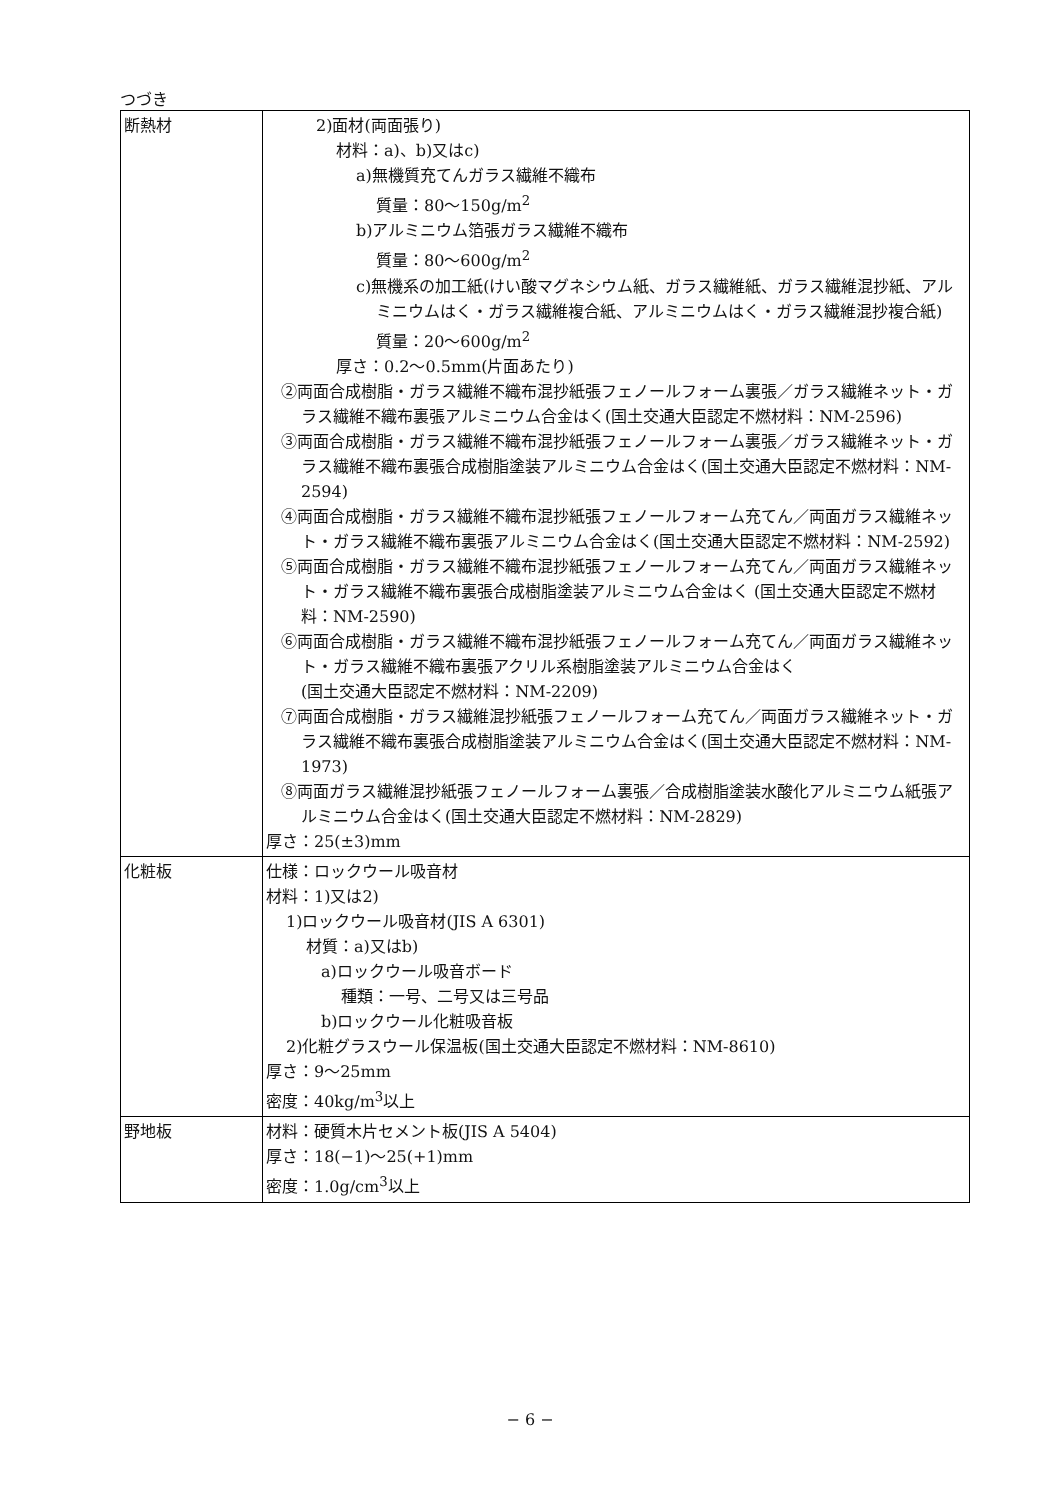つづき
| 断熱材 | 2)面材(両面張り) 材料：a)、b)又はc) a)無機質充てんガラス繊維不織布 質量：80～150g/m<sup>2</sup> b)アルミニウム箔張ガラス繊維不織布 質量：80～600g/m<sup>2</sup> c)無機系の加工紙(けい酸マグネシウム紙、ガラス繊維紙、ガラス繊維混抄紙、アルミニウムはく・ガラス繊維複合紙、アルミニウムはく・ガラス繊維混抄複合紙) 質量：20～600g/m<sup>2</sup> 厚さ：0.2～0.5mm(片面あたり) ②両面合成樹脂・ガラス繊維不織布混抄紙張フェノールフォーム裏張／ガラス繊維ネット・ガラス繊維不織布裏張アルミニウム合金はく(国土交通大臣認定不燃材料：NM-2596) ③両面合成樹脂・ガラス繊維不織布混抄紙張フェノールフォーム裏張／ガラス繊維ネット・ガラス繊維不織布裏張合成樹脂塗装アルミニウム合金はく(国土交通大臣認定不燃材料：NM-2594) ④両面合成樹脂・ガラス繊維不織布混抄紙張フェノールフォーム充てん／両面ガラス繊維ネット・ガラス繊維不織布裏張アルミニウム合金はく(国土交通大臣認定不燃材料：NM-2592) ⑤両面合成樹脂・ガラス繊維不織布混抄紙張フェノールフォーム充てん／両面ガラス繊維ネット・ガラス繊維不織布裏張合成樹脂塗装アルミニウム合金はく (国土交通大臣認定不燃材料：NM-2590) ⑥両面合成樹脂・ガラス繊維不織布混抄紙張フェノールフォーム充てん／両面ガラス繊維ネット・ガラス繊維不織布裏張アクリル系樹脂塗装アルミニウム合金はく (国土交通大臣認定不燃材料：NM-2209) ⑦両面合成樹脂・ガラス繊維混抄紙張フェノールフォーム充てん／両面ガラス繊維ネット・ガラス繊維不織布裏張合成樹脂塗装アルミニウム合金はく(国土交通大臣認定不燃材料：NM-1973) ⑧両面ガラス繊維混抄紙張フェノールフォーム裏張／合成樹脂塗装水酸化アルミニウム紙張アルミニウム合金はく(国土交通大臣認定不燃材料：NM-2829) 厚さ：25(±3)mm |
| 化粧板 | 仕様：ロックウール吸音材 材料：1)又は2) 1)ロックウール吸音材(JIS A 6301) 材質：a)又はb) a)ロックウール吸音ボード 種類：一号、二号又は三号品 b)ロックウール化粧吸音板 2)化粧グラスウール保温板(国土交通大臣認定不燃材料：NM-8610) 厚さ：9～25mm 密度：40kg/m<sup>3</sup>以上 |
| 野地板 | 材料：硬質木片セメント板(JIS A 5404) 厚さ：18(−1)～25(+1)mm 密度：1.0g/cm<sup>3</sup>以上 |
− 6 −